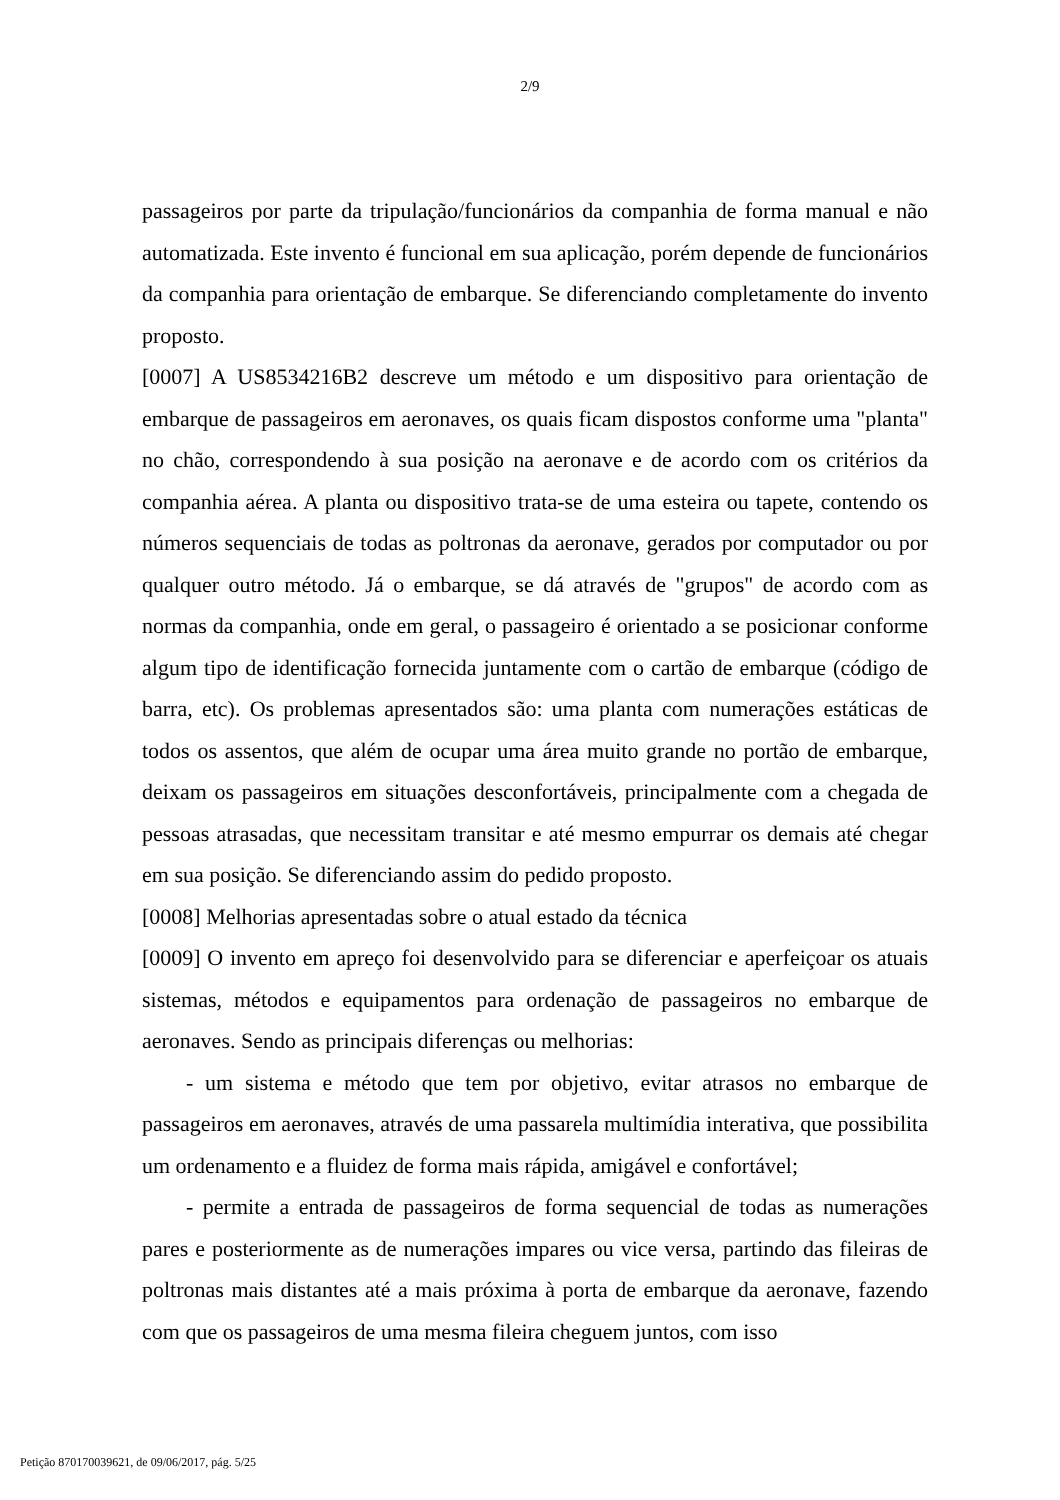2/9
passageiros por parte da tripulação/funcionários da companhia de forma manual e não automatizada. Este invento é funcional em sua aplicação, porém depende de funcionários da companhia para orientação de embarque. Se diferenciando completamente do invento proposto.
[0007] A US8534216B2 descreve um método e um dispositivo para orientação de embarque de passageiros em aeronaves, os quais ficam dispostos conforme uma "planta" no chão, correspondendo à sua posição na aeronave e de acordo com os critérios da companhia aérea. A planta ou dispositivo trata-se de uma esteira ou tapete, contendo os números sequenciais de todas as poltronas da aeronave, gerados por computador ou por qualquer outro método. Já o embarque, se dá através de "grupos" de acordo com as normas da companhia, onde em geral, o passageiro é orientado a se posicionar conforme algum tipo de identificação fornecida juntamente com o cartão de embarque (código de barra, etc). Os problemas apresentados são: uma planta com numerações estáticas de todos os assentos, que além de ocupar uma área muito grande no portão de embarque, deixam os passageiros em situações desconfortáveis, principalmente com a chegada de pessoas atrasadas, que necessitam transitar e até mesmo empurrar os demais até chegar em sua posição. Se diferenciando assim do pedido proposto.
[0008] Melhorias apresentadas sobre o atual estado da técnica
[0009] O invento em apreço foi desenvolvido para se diferenciar e aperfeiçoar os atuais sistemas, métodos e equipamentos para ordenação de passageiros no embarque de aeronaves. Sendo as principais diferenças ou melhorias:
- um sistema e método que tem por objetivo, evitar atrasos no embarque de passageiros em aeronaves, através de uma passarela multimídia interativa, que possibilita um ordenamento e a fluidez de forma mais rápida, amigável e confortável;
- permite a entrada de passageiros de forma sequencial de todas as numerações pares e posteriormente as de numerações impares ou vice versa, partindo das fileiras de poltronas mais distantes até a mais próxima à porta de embarque da aeronave, fazendo com que os passageiros de uma mesma fileira cheguem juntos, com isso
Petição 870170039621, de 09/06/2017, pág. 5/25